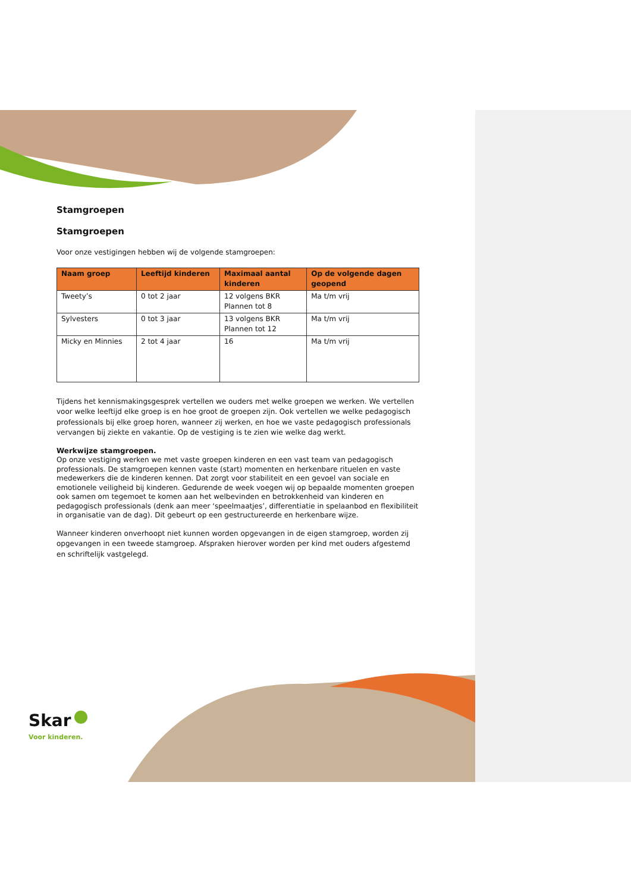Stamgroepen
Stamgroepen
Voor onze vestigingen hebben wij de volgende stamgroepen:
| Naam groep | Leeftijd kinderen | Maximaal aantal kinderen | Op de volgende dagen geopend |
| --- | --- | --- | --- |
| Tweety’s | 0 tot 2 jaar | 12 volgens BKR Plannen tot 8 | Ma t/m vrij |
| Sylvesters | 0 tot 3 jaar | 13 volgens BKR Plannen tot 12 | Ma t/m vrij |
| Micky en Minnies | 2 tot 4 jaar | 16 | Ma t/m vrij |
Tijdens het kennismakingsgesprek vertellen we ouders met welke groepen we werken. We vertellen voor welke leeftijd elke groep is en hoe groot de groepen zijn. Ook vertellen we welke pedagogisch professionals bij elke groep horen, wanneer zij werken, en hoe we vaste pedagogisch professionals vervangen bij ziekte en vakantie. Op de vestiging is te zien wie welke dag werkt.
Werkwijze stamgroepen.
Op onze vestiging werken we met vaste groepen kinderen en een vast team van pedagogisch professionals. De stamgroepen kennen vaste (start) momenten en herkenbare rituelen en vaste medewerkers die de kinderen kennen. Dat zorgt voor stabiliteit en een gevoel van sociale en emotionele veiligheid bij kinderen. Gedurende de week voegen wij op bepaalde momenten groepen ook samen om tegemoet te komen aan het welbevinden en betrokkenheid van kinderen en pedagogisch professionals (denk aan meer ‘speelmaatjes’, differentiatie in spelaanbod en flexibiliteit in organisatie van de dag). Dit gebeurt op een gestructureerde en herkenbare wijze.
Wanneer kinderen onverhoopt niet kunnen worden opgevangen in de eigen stamgroep, worden zij opgevangen in een tweede stamgroep. Afspraken hierover worden per kind met ouders afgestemd en schriftelijk vastgelegd.
Skar
Voor kinderen.